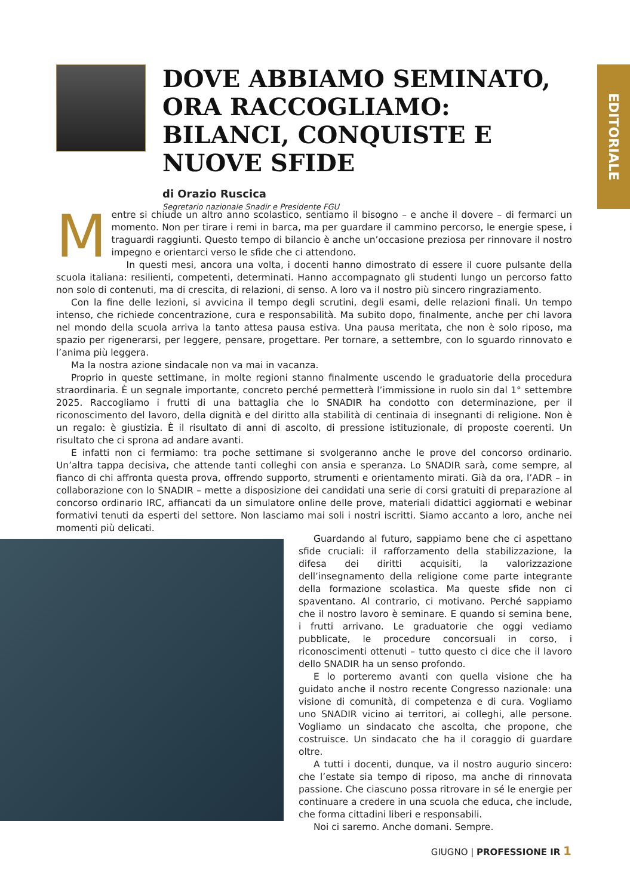EDITORIALE
DOVE ABBIAMO SEMINATO, ORA RACCOGLIAMO: BILANCI, CONQUISTE E NUOVE SFIDE
di Orazio Ruscica
Segretario nazionale Snadir e Presidente FGU
Mentre si chiude un altro anno scolastico, sentiamo il bisogno – e anche il dovere – di fermarci un momento. Non per tirare i remi in barca, ma per guardare il cammino percorso, le energie spese, i traguardi raggiunti. Questo tempo di bilancio è anche un’occasione preziosa per rinnovare il nostro impegno e orientarci verso le sfide che ci attendono.
In questi mesi, ancora una volta, i docenti hanno dimostrato di essere il cuore pulsante della scuola italiana: resilienti, competenti, determinati. Hanno accompagnato gli studenti lungo un percorso fatto non solo di contenuti, ma di crescita, di relazioni, di senso. A loro va il nostro più sincero ringraziamento.
Con la fine delle lezioni, si avvicina il tempo degli scrutini, degli esami, delle relazioni finali. Un tempo intenso, che richiede concentrazione, cura e responsabilità. Ma subito dopo, finalmente, anche per chi lavora nel mondo della scuola arriva la tanto attesa pausa estiva. Una pausa meritata, che non è solo riposo, ma spazio per rigenerarsi, per leggere, pensare, progettare. Per tornare, a settembre, con lo sguardo rinnovato e l’anima più leggera.
Ma la nostra azione sindacale non va mai in vacanza.
Proprio in queste settimane, in molte regioni stanno finalmente uscendo le graduatorie della procedura straordinaria. È un segnale importante, concreto perché permetterà l’immissione in ruolo sin dal 1° settembre 2025. Raccogliamo i frutti di una battaglia che lo SNADIR ha condotto con determinazione, per il riconoscimento del lavoro, della dignità e del diritto alla stabilità di centinaia di insegnanti di religione. Non è un regalo: è giustizia. È il risultato di anni di ascolto, di pressione istituzionale, di proposte coerenti. Un risultato che ci sprona ad andare avanti.
E infatti non ci fermiamo: tra poche settimane si svolgeranno anche le prove del concorso ordinario. Un’altra tappa decisiva, che attende tanti colleghi con ansia e speranza. Lo SNADIR sarà, come sempre, al fianco di chi affronta questa prova, offrendo supporto, strumenti e orientamento mirati. Già da ora, l’ADR – in collaborazione con lo SNADIR – mette a disposizione dei candidati una serie di corsi gratuiti di preparazione al concorso ordinario IRC, affiancati da un simulatore online delle prove, materiali didattici aggiornati e webinar formativi tenuti da esperti del settore. Non lasciamo mai soli i nostri iscritti. Siamo accanto a loro, anche nei momenti più delicati.
Guardando al futuro, sappiamo bene che ci aspettano sfide cruciali: il rafforzamento della stabilizzazione, la difesa dei diritti acquisiti, la valorizzazione dell’insegnamento della religione come parte integrante della formazione scolastica. Ma queste sfide non ci spaventano. Al contrario, ci motivano. Perché sappiamo che il nostro lavoro è seminare. E quando si semina bene, i frutti arrivano. Le graduatorie che oggi vediamo pubblicate, le procedure concorsuali in corso, i riconoscimenti ottenuti – tutto questo ci dice che il lavoro dello SNADIR ha un senso profondo.
E lo porteremo avanti con quella visione che ha guidato anche il nostro recente Congresso nazionale: una visione di comunità, di competenza e di cura. Vogliamo uno SNADIR vicino ai territori, ai colleghi, alle persone. Vogliamo un sindacato che ascolta, che propone, che costruisce. Un sindacato che ha il coraggio di guardare oltre.
A tutti i docenti, dunque, va il nostro augurio sincero: che l’estate sia tempo di riposo, ma anche di rinnovata passione. Che ciascuno possa ritrovare in sé le energie per continuare a credere in una scuola che educa, che include, che forma cittadini liberi e responsabili.
Noi ci saremo. Anche domani. Sempre.
GIUGNO | PROFESSIONE IR 1